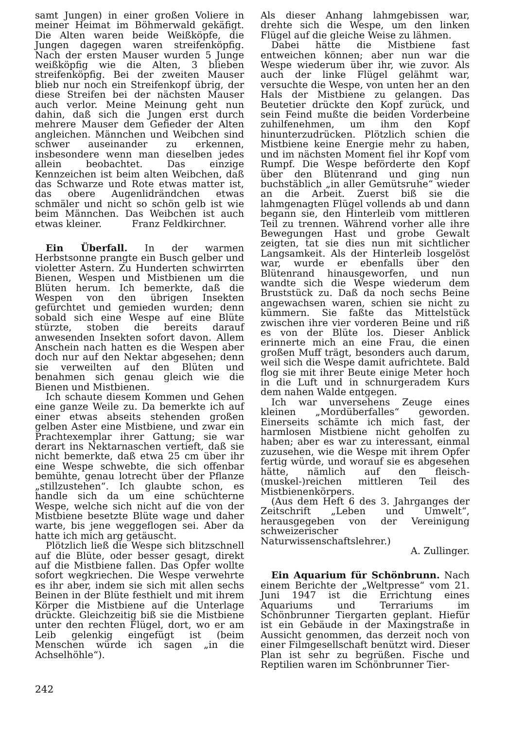samt Jungen) in einer großen Voliere in meiner Heimat im Böhmerwald gekäfigt. Die Alten waren beide Weißköpfe, die Jungen dagegen waren streifenköpfig. Nach der ersten Mauser wurden 5 Junge weißköpfig wie die Alten, 3 blieben streifenköpfig. Bei der zweiten Mauser blieb nur noch ein Streifenkopf übrig, der diese Streifen bei der nächsten Mauser auch verlor. Meine Meinung geht nun dahin, daß sich die Jungen erst durch mehrere Mauser dem Gefieder der Alten angleichen. Männchen und Weibchen sind schwer auseinander zu erkennen, insbesondere wenn man dieselben jedes allein beobachtet. Das einzige Kennzeichen ist beim alten Weibchen, daß das Schwarze und Rote etwas matter ist, das obere Augenlidrändchen etwas schmäler und nicht so schön gelb ist wie beim Männchen. Das Weibchen ist auch etwas kleiner. Franz Feldkirchner.
Ein Überfall. In der warmen Herbstsonne prangte ein Busch gelber und violetter Astern. Zu Hunderten schwirrten Bienen, Wespen und Mistbienen um die Blüten herum. Ich bemerkte, daß die Wespen von den übrigen Insekten gefürchtet und gemieden wurden; denn sobald sich eine Wespe auf eine Blüte stürzte, stoben die bereits darauf anwesenden Insekten sofort davon. Allem Anschein nach hatten es die Wespen aber doch nur auf den Nektar abgesehen; denn sie verweilten auf den Blüten und benahmen sich genau gleich wie die Bienen und Mistbienen.
Ich schaute diesem Kommen und Gehen eine ganze Weile zu. Da bemerkte ich auf einer etwas abseits stehenden großen gelben Aster eine Mistbiene, und zwar ein Prachtexemplar ihrer Gattung; sie war derart ins Nektarnaschen vertieft, daß sie nicht bemerkte, daß etwa 25 cm über ihr eine Wespe schwebte, die sich offenbar bemühte, genau lotrecht über der Pflanze „stillzustehen“. Ich glaubte schon, es handle sich da um eine schüchterne Wespe, welche sich nicht auf die von der Mistbiene besetzte Blüte wage und daher warte, bis jene weggeflogen sei. Aber da hatte ich mich arg getäuscht.
Plötzlich ließ die Wespe sich blitzschnell auf die Blüte, oder besser gesagt, direkt auf die Mistbiene fallen. Das Opfer wollte sofort wegkriechen. Die Wespe verwehrte es ihr aber, indem sie sich mit allen sechs Beinen in der Blüte festhielt und mit ihrem Körper die Mistbiene auf die Unterlage drückte. Gleichzeitig biß sie die Mistbiene unter den rechten Flügel, dort, wo er am Leib gelenkig eingefügt ist (beim Menschen würde ich sagen „in die Achselhöhle“).
Als dieser Anhang lahmgebissen war, drehte sich die Wespe, um den linken Flügel auf die gleiche Weise zu lähmen.
Dabei hätte die Mistbiene fast entweichen können; aber nun war die Wespe wiederum über ihr, wie zuvor. Als auch der linke Flügel gelähmt war, versuchte die Wespe, von unten her an den Hals der Mistbiene zu gelangen. Das Beutetier drückte den Kopf zurück, und sein Feind mußte die beiden Vorderbeine zuhilfenehmen, um ihm den Kopf hinunterzudrücken. Plötzlich schien die Mistbiene keine Energie mehr zu haben, und im nächsten Moment fiel ihr Kopf vom Rumpf. Die Wespe beförderte den Kopf über den Blütenrand und ging nun buchstäblich „in aller Gemütsruhe“ wieder an die Arbeit. Zuerst biß sie die lahmgenagten Flügel vollends ab und dann begann sie, den Hinterleib vom mittleren Teil zu trennen. Während vorher alle ihre Bewegungen Hast und grobe Gewalt zeigten, tat sie dies nun mit sichtlicher Langsamkeit. Als der Hinterleib losgelöst war, wurde er ebenfalls über den Blütenrand hinausgeworfen, und nun wandte sich die Wespe wiederum dem Bruststück zu. Daß da noch sechs Beine angewachsen waren, schien sie nicht zu kümmern. Sie faßte das Mittelstück zwischen ihre vier vorderen Beine und riß es von der Blüte los. Dieser Anblick erinnerte mich an eine Frau, die einen großen Muff trägt, besonders auch darum, weil sich die Wespe damit aufrichtete. Bald flog sie mit ihrer Beute einige Meter hoch in die Luft und in schnurgeradem Kurs dem nahen Walde entgegen.
Ich war unversehens Zeuge eines kleinen „Mordüberfalles“ geworden. Einerseits schämte ich mich fast, der harmlosen Mistbiene nicht geholfen zu haben; aber es war zu interessant, einmal zuzusehen, wie die Wespe mit ihrem Opfer fertig würde, und worauf sie es abgesehen hätte, nämlich auf den fleisch-(muskel-)reichen mittleren Teil des Mistbienenkörpers.
(Aus dem Heft 6 des 3. Jahrganges der Zeitschrift „Leben und Umwelt“, herausgegeben von der Vereinigung schweizerischer Naturwissenschaftslehrer.)
A. Zullinger.
Ein Aquarium für Schönbrunn. Nach einem Berichte der „Weltpresse“ vom 21. Juni 1947 ist die Errichtung eines Aquariums und Terrariums im Schönbrunner Tiergarten geplant. Hiefür ist ein Gebäude in der Maxingstraße in Aussicht genommen, das derzeit noch von einer Filmgesellschaft benützt wird. Dieser Plan ist sehr zu begrüßen. Fische und Reptilien waren im Schönbrunner Tier-
242